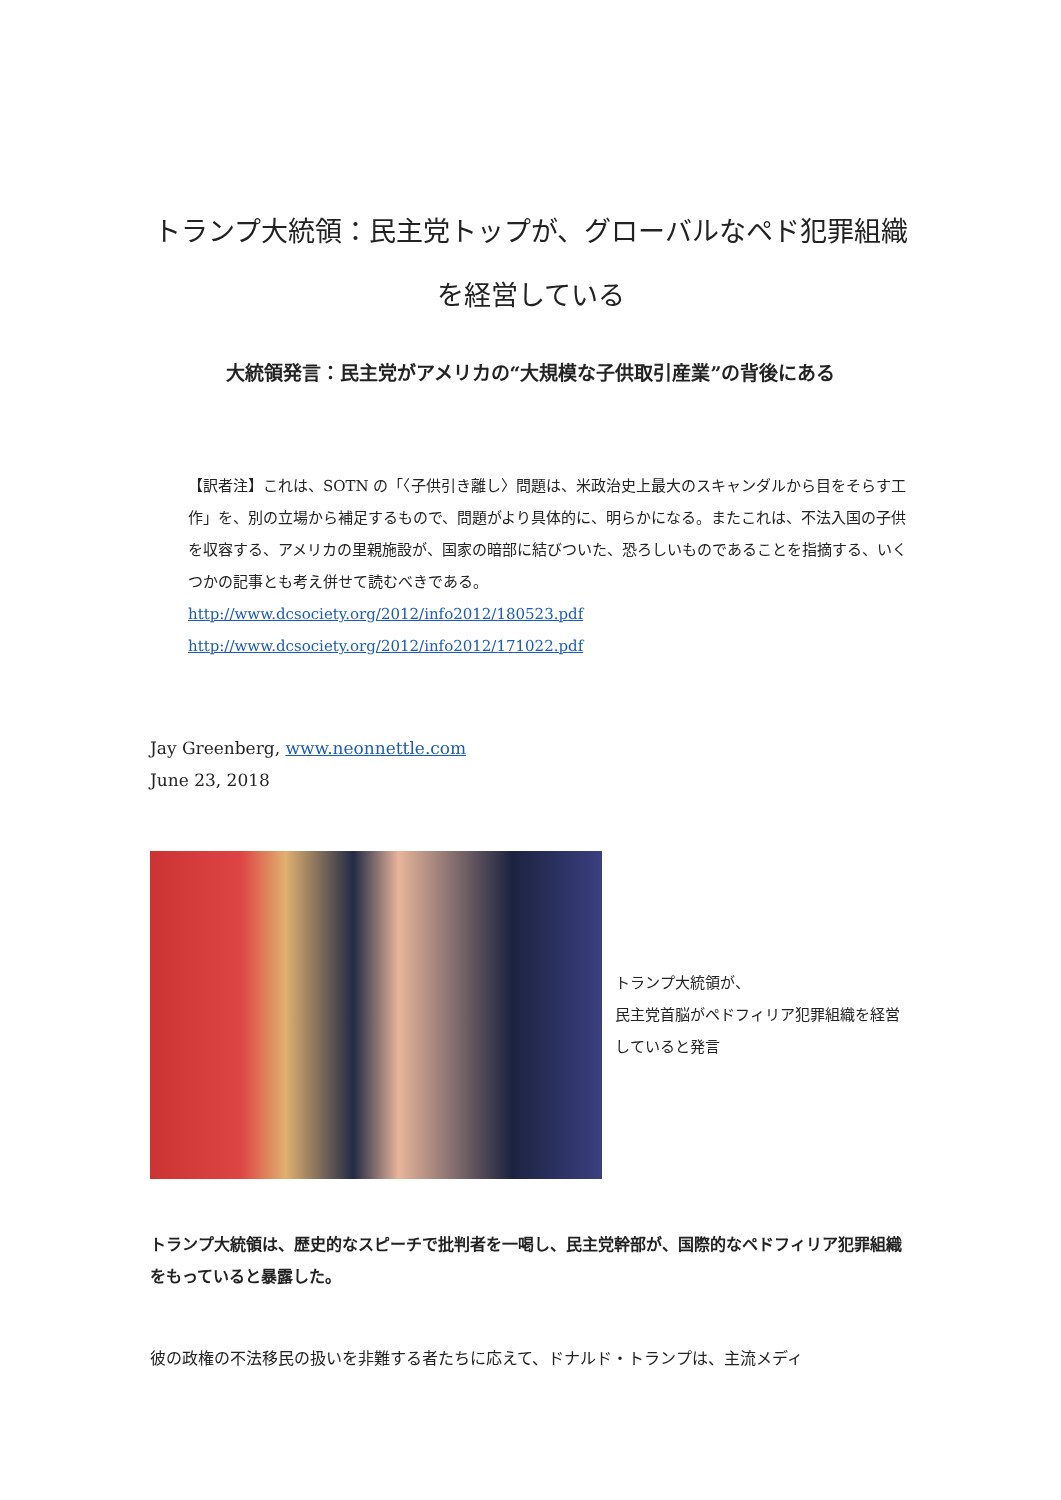トランプ大統領：民主党トップが、グローバルなペド犯罪組織を経営している
大統領発言：民主党がアメリカの“大規模な子供取引産業”の背後にある
【訳者注】これは、SOTN の「〈子供引き離し〉問題は、米政治史上最大のスキャンダルから目をそらす工作」を、別の立場から補足するもので、問題がより具体的に、明らかになる。またこれは、不法入国の子供を収容する、アメリカの里親施設が、国家の暗部に結びついた、恐ろしいものであることを指摘する、いくつかの記事とも考え併せて読むべきである。
http://www.dcsociety.org/2012/info2012/180523.pdf
http://www.dcsociety.org/2012/info2012/171022.pdf
Jay Greenberg, www.neonnettle.com
June 23, 2018
トランプ大統領が、
民主党首脳がペドフィリア犯罪組織を経営していると発言
トランプ大統領は、歴史的なスピーチで批判者を一喝し、民主党幹部が、国際的なペドフィリア犯罪組織をもっていると暴露した。
彼の政権の不法移民の扱いを非難する者たちに応えて、ドナルド・トランプは、主流メディ